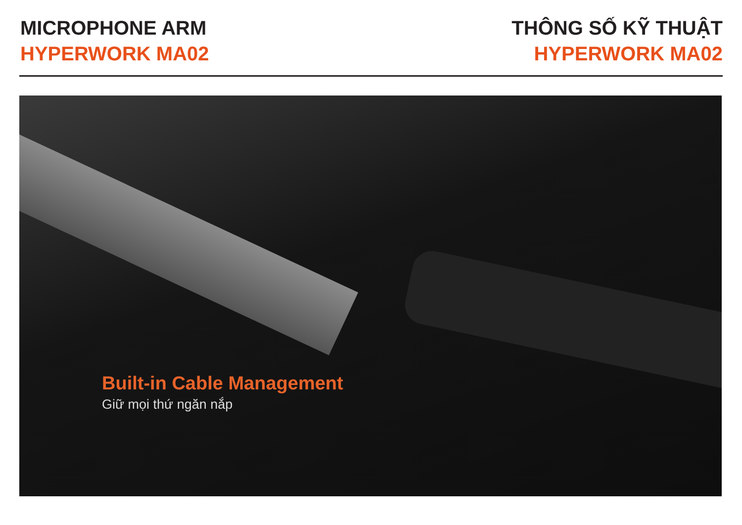MICROPHONE ARM
HYPERWORK MA02
THÔNG SỐ KỸ THUẬT
HYPERWORK MA02
Built-in Cable Management
Giữ mọi thứ ngăn nắp